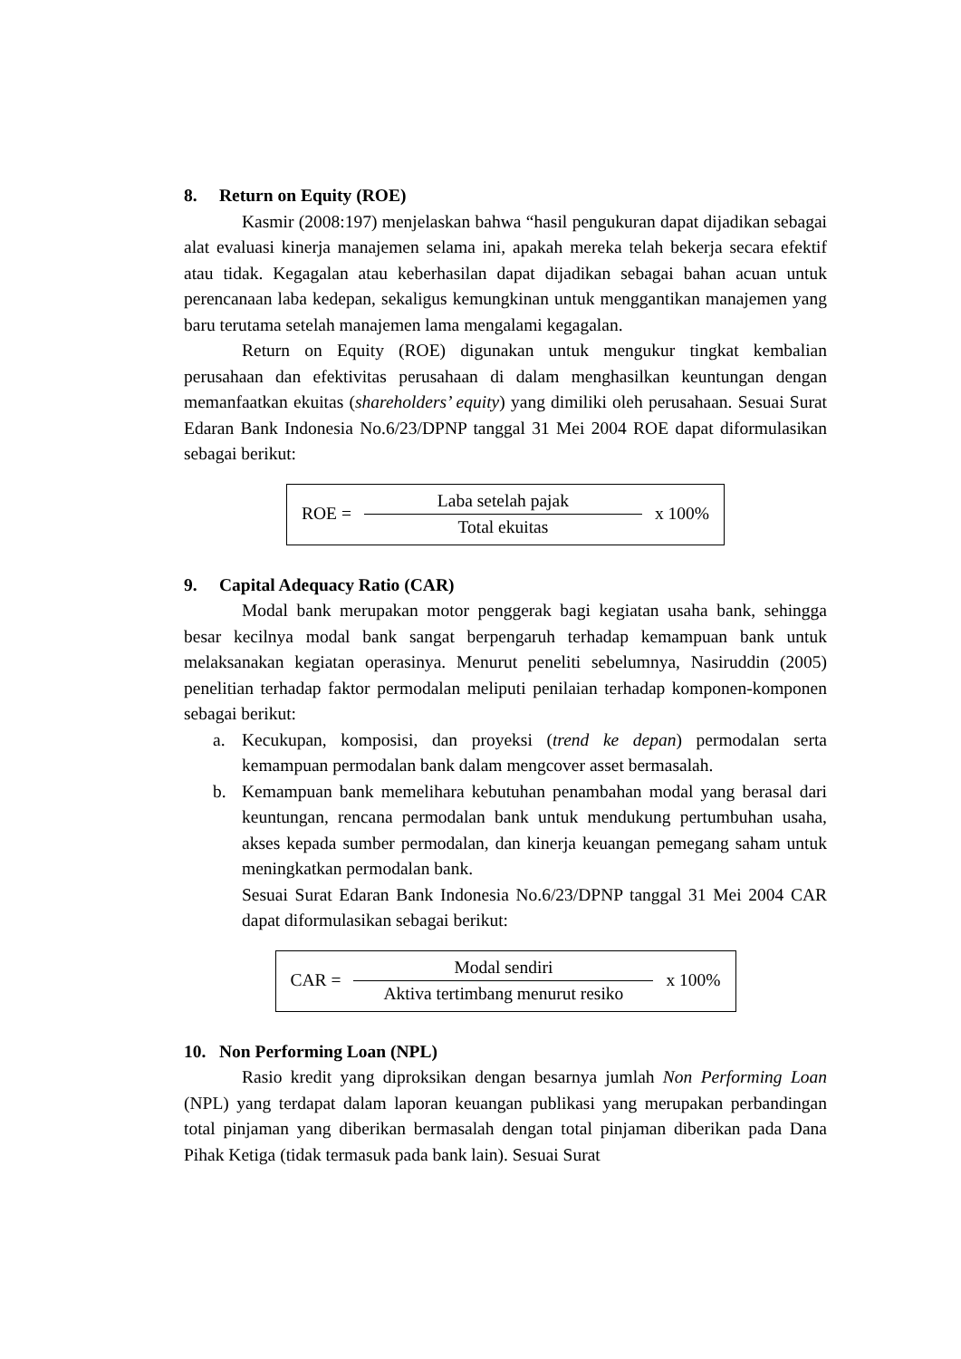8. Return on Equity (ROE)
Kasmir (2008:197) menjelaskan bahwa “hasil pengukuran dapat dijadikan sebagai alat evaluasi kinerja manajemen selama ini, apakah mereka telah bekerja secara efektif atau tidak. Kegagalan atau keberhasilan dapat dijadikan sebagai bahan acuan untuk perencanaan laba kedepan, sekaligus kemungkinan untuk menggantikan manajemen yang baru terutama setelah manajemen lama mengalami kegagalan.
Return on Equity (ROE) digunakan untuk mengukur tingkat kembalian perusahaan dan efektivitas perusahaan di dalam menghasilkan keuntungan dengan memanfaatkan ekuitas (shareholders’ equity) yang dimiliki oleh perusahaan. Sesuai Surat Edaran Bank Indonesia No.6/23/DPNP tanggal 31 Mei 2004 ROE dapat diformulasikan sebagai berikut:
ROE =
Laba setelah pajak
Total ekuitas
x 100%
9. Capital Adequacy Ratio (CAR)
Modal bank merupakan motor penggerak bagi kegiatan usaha bank, sehingga besar kecilnya modal bank sangat berpengaruh terhadap kemampuan bank untuk melaksanakan kegiatan operasinya. Menurut peneliti sebelumnya, Nasiruddin (2005) penelitian terhadap faktor permodalan meliputi penilaian terhadap komponen-komponen sebagai berikut:
a. Kecukupan, komposisi, dan proyeksi (trend ke depan) permodalan serta kemampuan permodalan bank dalam mengcover asset bermasalah.
b. Kemampuan bank memelihara kebutuhan penambahan modal yang berasal dari keuntungan, rencana permodalan bank untuk mendukung pertumbuhan usaha, akses kepada sumber permodalan, dan kinerja keuangan pemegang saham untuk meningkatkan permodalan bank.
Sesuai Surat Edaran Bank Indonesia No.6/23/DPNP tanggal 31 Mei 2004 CAR dapat diformulasikan sebagai berikut:
CAR =
Modal sendiri
Aktiva tertimbang menurut resiko
x 100%
10. Non Performing Loan (NPL)
Rasio kredit yang diproksikan dengan besarnya jumlah Non Performing Loan (NPL) yang terdapat dalam laporan keuangan publikasi yang merupakan perbandingan total pinjaman yang diberikan bermasalah dengan total pinjaman diberikan pada Dana Pihak Ketiga (tidak termasuk pada bank lain). Sesuai Surat